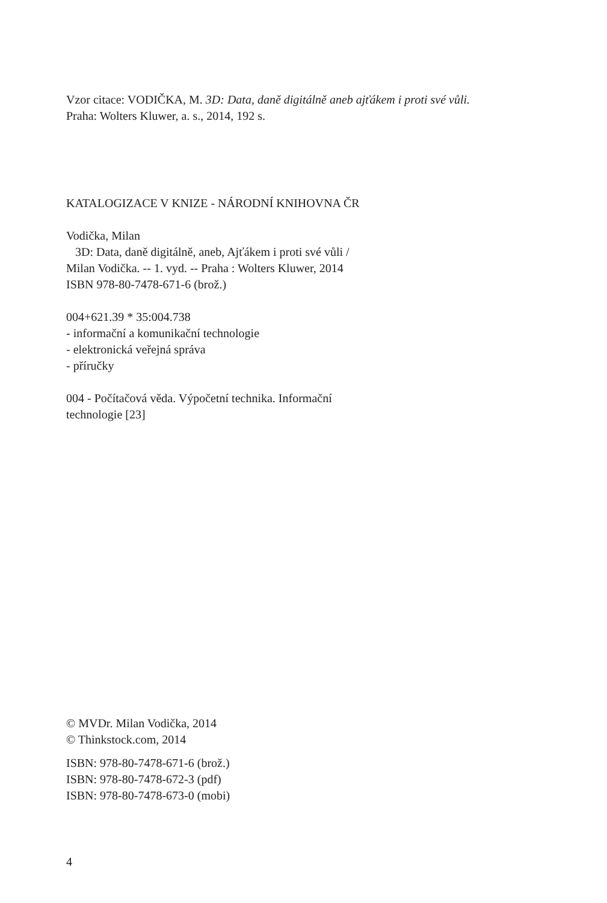Vzor citace: VODIČKA, M. 3D: Data, daně digitálně aneb ajťákem i proti své vůli.
Praha: Wolters Kluwer, a. s., 2014, 192 s.
KATALOGIZACE V KNIZE - NÁRODNÍ KNIHOVNA ČR
Vodička, Milan
3D: Data, daně digitálně, aneb, Ajťákem i proti své vůli /
Milan Vodička. -- 1. vyd. -- Praha : Wolters Kluwer, 2014
ISBN 978-80-7478-671-6 (brož.)
004+621.39 * 35:004.738
- informační a komunikační technologie
- elektronická veřejná správa
- příručky
004 - Počítačová věda. Výpočetní technika. Informační
technologie [23]
© MVDr. Milan Vodička, 2014
© Thinkstock.com, 2014
ISBN: 978-80-7478-671-6 (brož.)
ISBN: 978-80-7478-672-3 (pdf)
ISBN: 978-80-7478-673-0 (mobi)
4